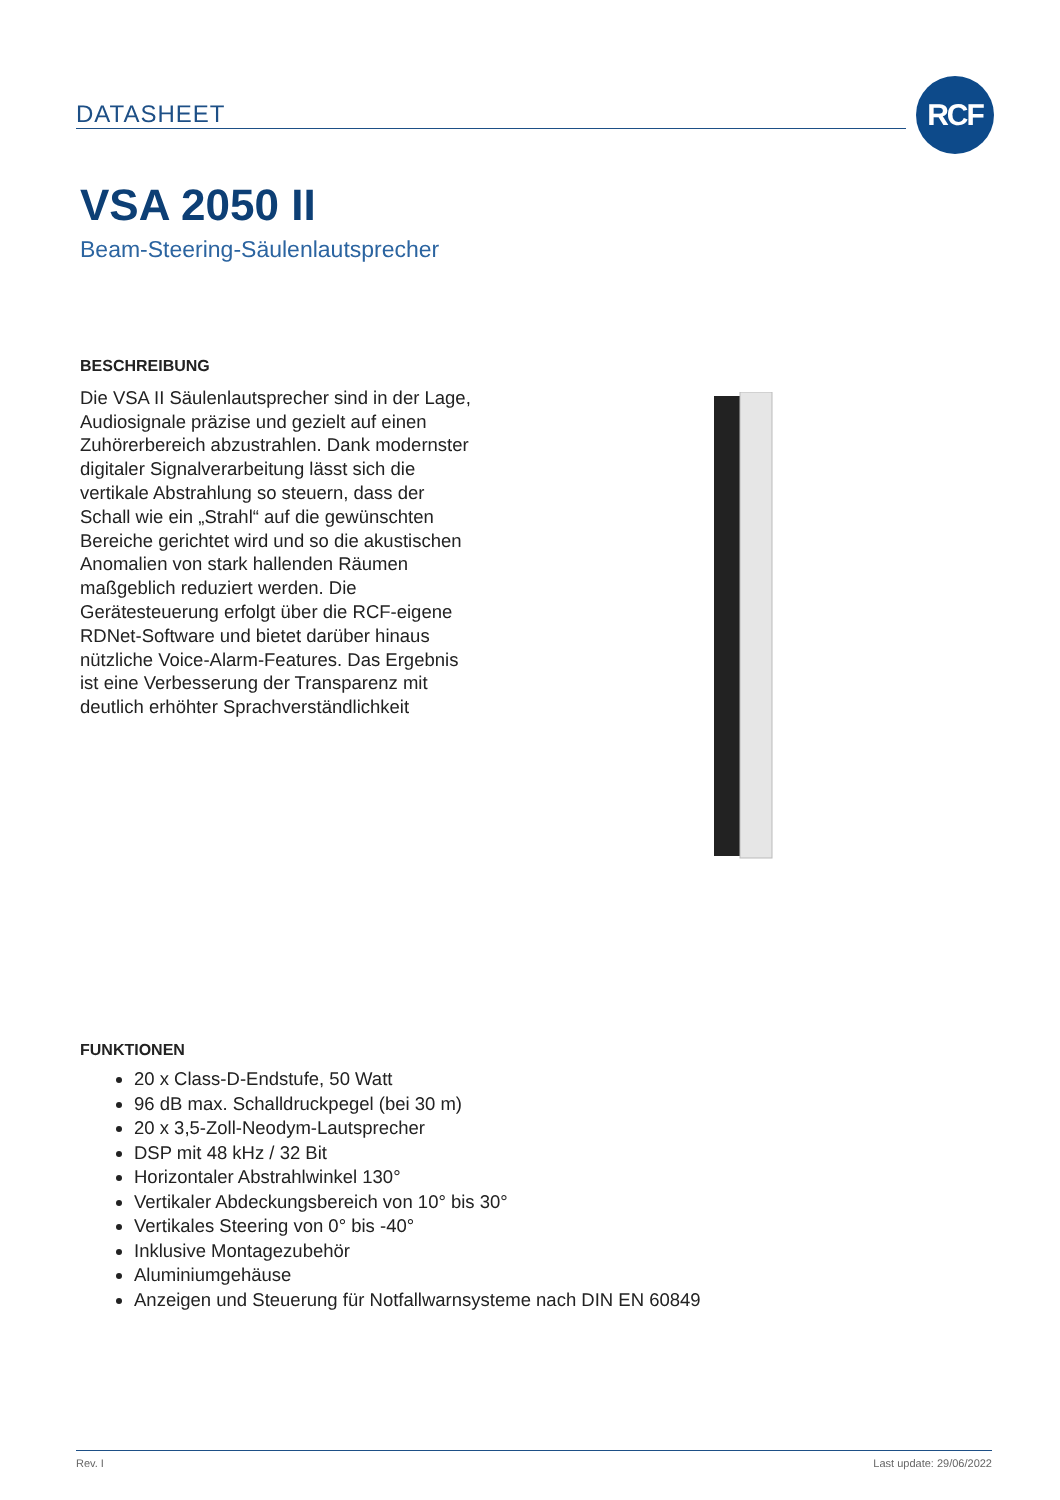DATASHEET
RCF
VSA 2050 II
Beam-Steering-Säulenlautsprecher
BESCHREIBUNG
Die VSA II Säulenlautsprecher sind in der Lage, Audiosignale präzise und gezielt auf einen Zuhörerbereich abzustrahlen. Dank modernster digitaler Signalverarbeitung lässt sich die vertikale Abstrahlung so steuern, dass der Schall wie ein „Strahl“ auf die gewünschten Bereiche gerichtet wird und so die akustischen Anomalien von stark hallenden Räumen maßgeblich reduziert werden. Die Gerätesteuerung erfolgt über die RCF-eigene RDNet-Software und bietet darüber hinaus nützliche Voice-Alarm-Features. Das Ergebnis ist eine Verbesserung der Transparenz mit deutlich erhöhter Sprachverständlichkeit
FUNKTIONEN
20 x Class-D-Endstufe, 50 Watt
96 dB max. Schalldruckpegel (bei 30 m)
20 x 3,5-Zoll-Neodym-Lautsprecher
DSP mit 48 kHz / 32 Bit
Horizontaler Abstrahlwinkel 130°
Vertikaler Abdeckungsbereich von 10° bis 30°
Vertikales Steering von 0° bis -40°
Inklusive Montagezubehör
Aluminiumgehäuse
Anzeigen und Steuerung für Notfallwarnsysteme nach DIN EN 60849
Rev. I Last update: 29/06/2022